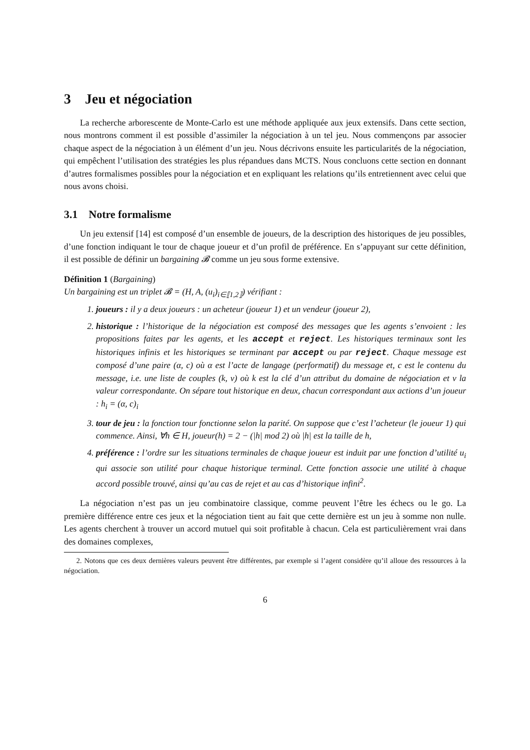3 Jeu et négociation
La recherche arborescente de Monte-Carlo est une méthode appliquée aux jeux extensifs. Dans cette section, nous montrons comment il est possible d’assimiler la négociation à un tel jeu. Nous commençons par associer chaque aspect de la négociation à un élément d’un jeu. Nous décrivons ensuite les particularités de la négociation, qui empêchent l’utilisation des stratégies les plus répandues dans MCTS. Nous concluons cette section en donnant d’autres formalismes possibles pour la négociation et en expliquant les relations qu’ils entretiennent avec celui que nous avons choisi.
3.1 Notre formalisme
Un jeu extensif [14] est composé d’un ensemble de joueurs, de la description des historiques de jeu possibles, d’une fonction indiquant le tour de chaque joueur et d’un profil de préférence. En s’appuyant sur cette définition, il est possible de définir un bargaining 𝓑 comme un jeu sous forme extensive.
Définition 1 (Bargaining)
Un bargaining est un triplet 𝓑 = (H, A, (u<sub>i</sub>)<sub>i∈⟦1,2⟧</sub>) vérifiant :
1. joueurs : il y a deux joueurs : un acheteur (joueur 1) et un vendeur (joueur 2),
2. historique : l’historique de la négociation est composé des messages que les agents s’envoient : les propositions faites par les agents, et les accept et reject. Les historiques terminaux sont les historiques infinis et les historiques se terminant par accept ou par reject. Chaque message est composé d’une paire (α, c) où α est l’acte de langage (performatif) du message et, c est le contenu du message, i.e. une liste de couples (k, v) où k est la clé d’un attribut du domaine de négociation et v la valeur correspondante. On sépare tout historique en deux, chacun correspondant aux actions d’un joueur : h<sub>i</sub> = (α, c)<sub>i</sub>
3. tour de jeu : la fonction tour fonctionne selon la parité. On suppose que c’est l’acheteur (le joueur 1) qui commence. Ainsi, ∀h ∈ H, joueur(h) = 2 − (|h| mod 2) où |h| est la taille de h,
4. préférence : l’ordre sur les situations terminales de chaque joueur est induit par une fonction d’utilité u<sub>i</sub> qui associe son utilité pour chaque historique terminal. Cette fonction associe une utilité à chaque accord possible trouvé, ainsi qu’au cas de rejet et au cas d’historique infini<sup>2</sup>.
La négociation n’est pas un jeu combinatoire classique, comme peuvent l’être les échecs ou le go. La première différence entre ces jeux et la négociation tient au fait que cette dernière est un jeu à somme non nulle. Les agents cherchent à trouver un accord mutuel qui soit profitable à chacun. Cela est particulièrement vrai dans des domaines complexes,
2. Notons que ces deux dernières valeurs peuvent être différentes, par exemple si l’agent considère qu’il alloue des ressources à la négociation.
6